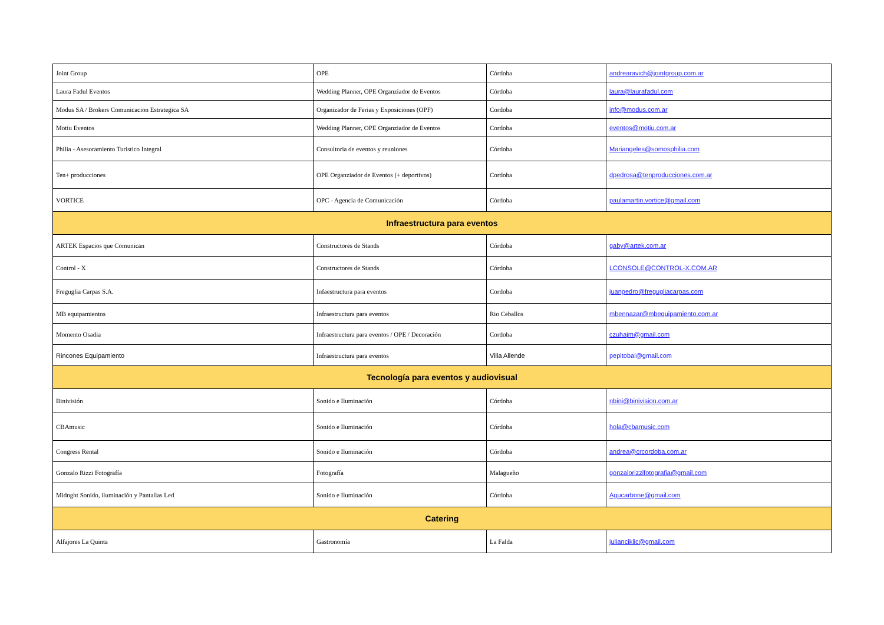| Joint Group | OPE | Córdoba | andrearavich@jointgroup.com.ar |
| Laura Fadul Eventos | Wedding Planner, OPE Organziador de Eventos | Córdoba | laura@laurafadul.com |
| Modus SA / Brokers Comunicacion Estrategica SA | Organizador de Ferias y Exposiciones (OPF) | Cordoba | info@modus.com.ar |
| Motiu Eventos | Wedding Planner, OPE Organziador de Eventos | Cordoba | eventos@motiu.com.ar |
| Philia - Asesoramiento Turistico Integral | Consultoria de eventos y reuniones | Córdoba | Mariangeles@somosphilia.com |
| Ten+ producciones | OPE Organziador de Eventos (+ deportivos) | Cordoba | dpedrosa@tenproducciones.com.ar |
| VORTICE | OPC - Agencia de Comunicación | Córdoba | paulamartin.vortice@gmail.com |
| Infraestructura para eventos | | | |
| ARTEK Espacios que Comunican | Constructores de Stands | Córdoba | gaby@artek.com.ar |
| Control - X | Constructores de Stands | Córdoba | LCONSOLE@CONTROL-X.COM.AR |
| Freguglia Carpas S.A. | Infaestructura para eventos | Cordoba | juanpedro@fregugliacarpas.com |
| MB equipamientos | Infraestructura para eventos | Rio Ceballos | mbennazar@mbequipamiento.com.ar |
| Momento Osadia | Infraestructura para eventos / OPE / Decoración | Cordoba | czuhajm@gmail.com |
| Rincones Equipamiento | Infraestructura para eventos | Villa Allende | pepitobal@gmail.com |
| Tecnología para eventos y audiovisual | | | |
| Binivisión | Sonido e Iluminación | Córdoba | nbini@binivision.com.ar |
| CBAmusic | Sonido e Iluminación | Córdoba | hola@cbamusic.com |
| Congress Rental | Sonido e Iluminación | Córdoba | andrea@crcordoba.com.ar |
| Gonzalo Rizzi Fotografía | Fotografía | Malagueño | gonzalorizzifotografia@gmail.com |
| Midnght Sonido, iluminación y Pantallas Led | Sonido e Iluminación | Córdoba | Agucarbone@gmail.com |
| Catering | | | |
| Alfajores La Quinta | Gastronomía | La Falda | julianciklic@gmail.com |